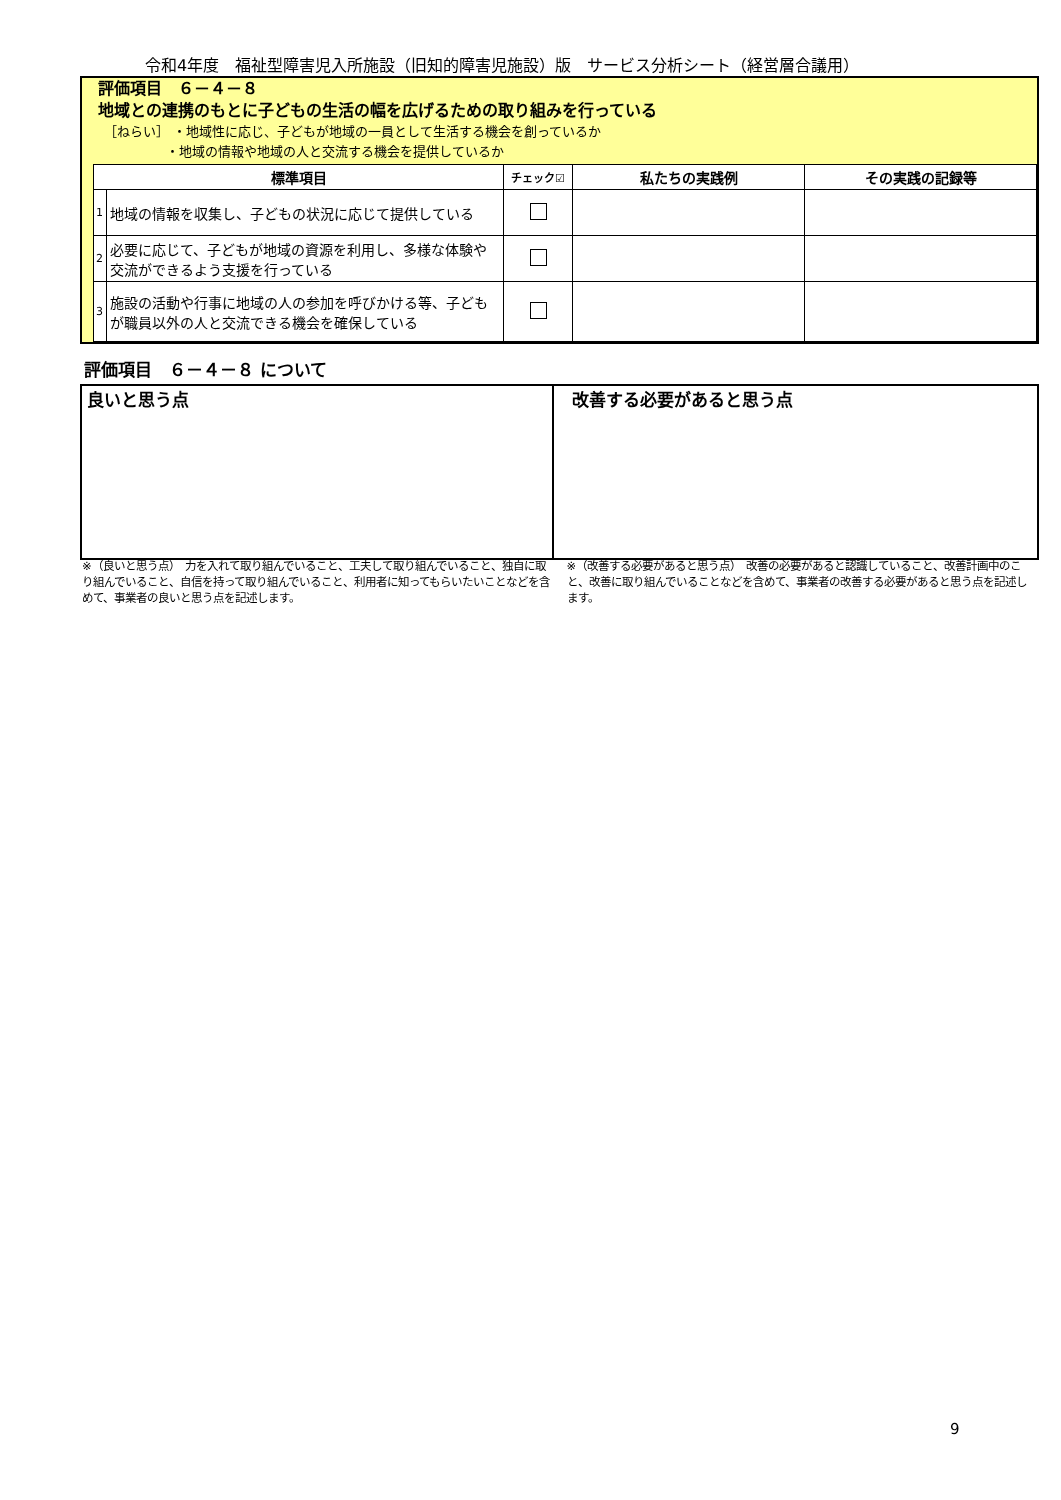令和4年度　福祉型障害児入所施設（旧知的障害児施設）版　サービス分析シート（経営層合議用）
評価項目　６－４－８
地域との連携のもとに子どもの生活の幅を広げるための取り組みを行っている
［ねらい］ ・地域性に応じ、子どもが地域の一員として生活する機会を創っているか
・地域の情報や地域の人と交流する機会を提供しているか
| 標準項目 | | チェック☑ | 私たちの実践例 | その実践の記録等 |
| --- | --- | --- | --- | --- |
| 1 | 地域の情報を収集し、子どもの状況に応じて提供している | | | |
| 2 | 必要に応じて、子どもが地域の資源を利用し、多様な体験や交流ができるよう支援を行っている | | | |
| 3 | 施設の活動や行事に地域の人の参加を呼びかける等、子どもが職員以外の人と交流できる機会を確保している | | | |
評価項目　６－４－８ について
良いと思う点 改善する必要があると思う点
※（良いと思う点）　力を入れて取り組んでいること、工夫して取り組んでいること、独自に取り組んでいること、自信を持って取り組んでいること、利用者に知ってもらいたいことなどを含めて、事業者の良いと思う点を記述します。
※（改善する必要があると思う点）　改善の必要があると認識していること、改善計画中のこと、改善に取り組んでいることなどを含めて、事業者の改善する必要があると思う点を記述します。
9